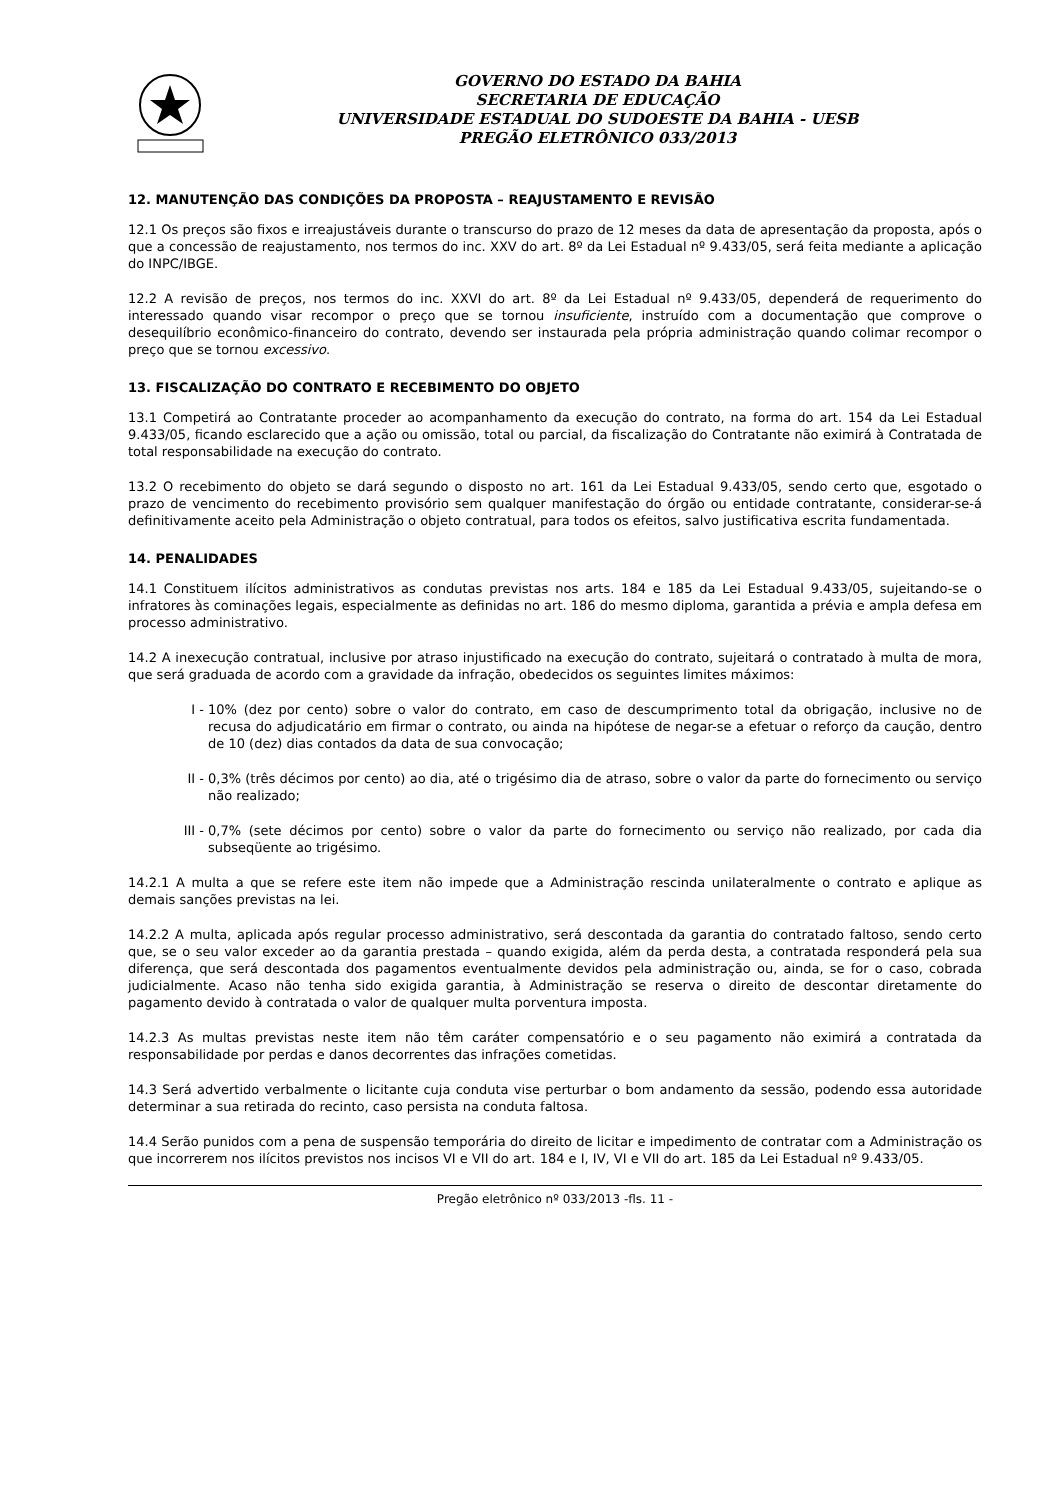GOVERNO DO ESTADO DA BAHIA
SECRETARIA DE EDUCAÇÃO
UNIVERSIDADE ESTADUAL DO SUDOESTE DA BAHIA - UESB
PREGÃO ELETRÔNICO 033/2013
12. MANUTENÇÃO DAS CONDIÇÕES DA PROPOSTA – REAJUSTAMENTO E REVISÃO
12.1 Os preços são fixos e irreajustáveis durante o transcurso do prazo de 12 meses da data de apresentação da proposta, após o que a concessão de reajustamento, nos termos do inc. XXV do art. 8º da Lei Estadual nº 9.433/05, será feita mediante a aplicação do INPC/IBGE.
12.2 A revisão de preços, nos termos do inc. XXVI do art. 8º da Lei Estadual nº 9.433/05, dependerá de requerimento do interessado quando visar recompor o preço que se tornou insuficiente, instruído com a documentação que comprove o desequilíbrio econômico-financeiro do contrato, devendo ser instaurada pela própria administração quando colimar recompor o preço que se tornou excessivo.
13. FISCALIZAÇÃO DO CONTRATO E RECEBIMENTO DO OBJETO
13.1 Competirá ao Contratante proceder ao acompanhamento da execução do contrato, na forma do art. 154 da Lei Estadual 9.433/05, ficando esclarecido que a ação ou omissão, total ou parcial, da fiscalização do Contratante não eximirá à Contratada de total responsabilidade na execução do contrato.
13.2 O recebimento do objeto se dará segundo o disposto no art. 161 da Lei Estadual 9.433/05, sendo certo que, esgotado o prazo de vencimento do recebimento provisório sem qualquer manifestação do órgão ou entidade contratante, considerar-se-á definitivamente aceito pela Administração o objeto contratual, para todos os efeitos, salvo justificativa escrita fundamentada.
14. PENALIDADES
14.1 Constituem ilícitos administrativos as condutas previstas nos arts. 184 e 185 da Lei Estadual 9.433/05, sujeitando-se o infratores às cominações legais, especialmente as definidas no art. 186 do mesmo diploma, garantida a prévia e ampla defesa em processo administrativo.
14.2 A inexecução contratual, inclusive por atraso injustificado na execução do contrato, sujeitará o contratado à multa de mora, que será graduada de acordo com a gravidade da infração, obedecidos os seguintes limites máximos:
I - 10% (dez por cento) sobre o valor do contrato, em caso de descumprimento total da obrigação, inclusive no de recusa do adjudicatário em firmar o contrato, ou ainda na hipótese de negar-se a efetuar o reforço da caução, dentro de 10 (dez) dias contados da data de sua convocação;
II - 0,3% (três décimos por cento) ao dia, até o trigésimo dia de atraso, sobre o valor da parte do fornecimento ou serviço não realizado;
III -
0,7% (sete décimos por cento) sobre o valor da parte do fornecimento ou serviço não realizado, por cada dia subseqüente ao trigésimo.
14.2.1 A multa a que se refere este item não impede que a Administração rescinda unilateralmente o contrato e aplique as demais sanções previstas na lei.
14.2.2 A multa, aplicada após regular processo administrativo, será descontada da garantia do contratado faltoso, sendo certo que, se o seu valor exceder ao da garantia prestada – quando exigida, além da perda desta, a contratada responderá pela sua diferença, que será descontada dos pagamentos eventualmente devidos pela administração ou, ainda, se for o caso, cobrada judicialmente. Acaso não tenha sido exigida garantia, à Administração se reserva o direito de descontar diretamente do pagamento devido à contratada o valor de qualquer multa porventura imposta.
14.2.3 As multas previstas neste item não têm caráter compensatório e o seu pagamento não eximirá a contratada da responsabilidade por perdas e danos decorrentes das infrações cometidas.
14.3 Será advertido verbalmente o licitante cuja conduta vise perturbar o bom andamento da sessão, podendo essa autoridade determinar a sua retirada do recinto, caso persista na conduta faltosa.
14.4 Serão punidos com a pena de suspensão temporária do direito de licitar e impedimento de contratar com a Administração os que incorrerem nos ilícitos previstos nos incisos VI e VII do art. 184 e I, IV, VI e VII do art. 185 da Lei Estadual nº 9.433/05.
Pregão eletrônico nº 033/2013 -fls. 11 -